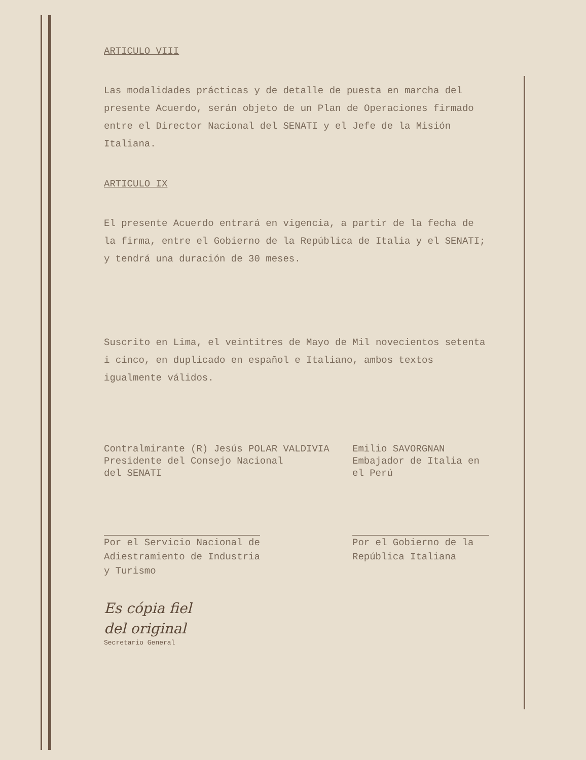ARTICULO VIII
Las modalidades prácticas y de detalle de puesta en marcha del presente Acuerdo, serán objeto de un Plan de Operaciones firmado entre el Director Nacional del SENATI y el Jefe de la Misión Italiana.
ARTICULO IX
El presente Acuerdo entrará en vigencia, a partir de la fecha de la firma, entre el Gobierno de la República de Italia y el SENATI; y tendrá una duración de 30 meses.
Suscrito en Lima, el veintitres de Mayo de Mil novecientos setenta i cinco, en duplicado en español e Italiano, ambos textos igualmente válidos.
Contralmirante (R) Jesús POLAR VALDIVIA
Presidente del Consejo Nacional
del SENATI
Emilio SAVORGNAN
Embajador de Italia en
el Perú
Por el Servicio Nacional de
Adiestramiento de Industria
y Turismo
Por el Gobierno de la
República Italiana
Es cópia fiel
del original
Secretario General